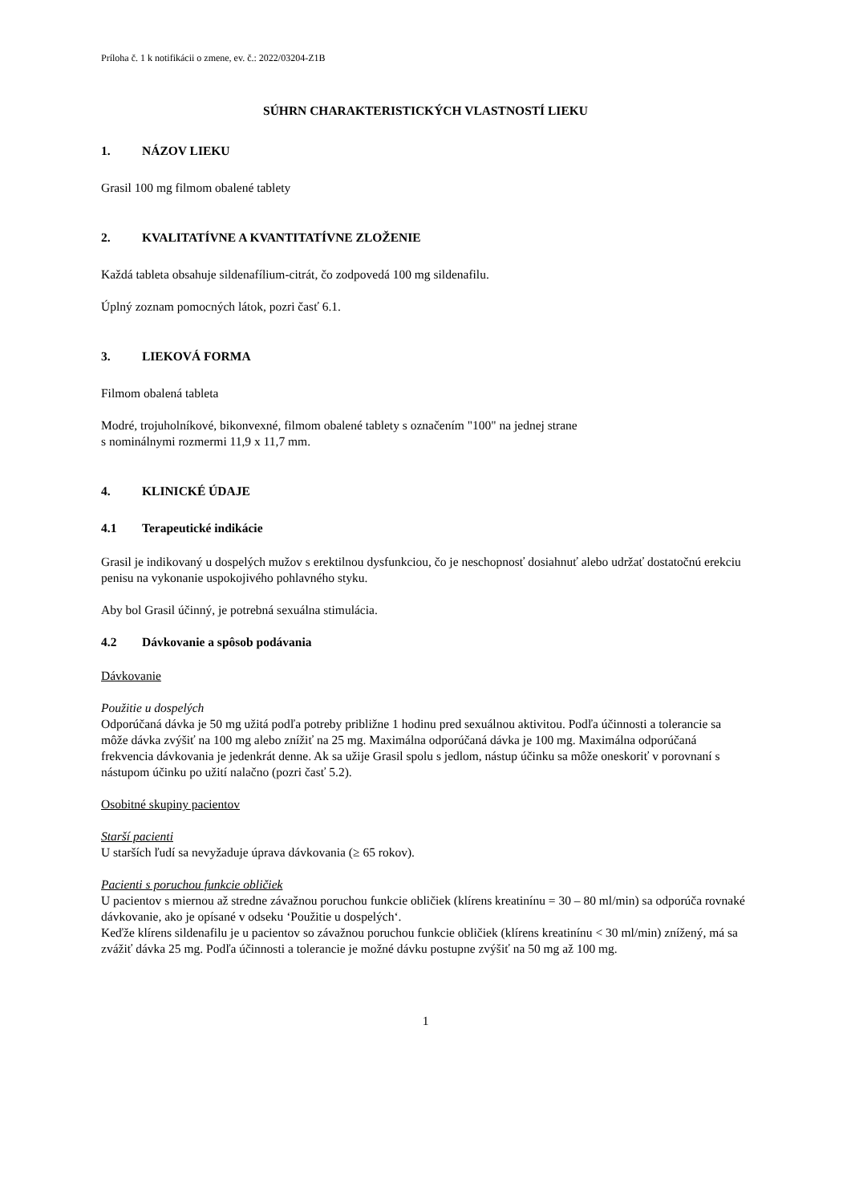Príloha č. 1 k notifikácii o zmene, ev. č.: 2022/03204-Z1B
SÚHRN CHARAKTERISTICKÝCH VLASTNOSTÍ LIEKU
1. NÁZOV LIEKU
Grasil 100 mg filmom obalené tablety
2. KVALITATÍVNE A KVANTITATÍVNE ZLOŽENIE
Každá tableta obsahuje sildenafílium-citrát, čo zodpovedá 100 mg sildenafilu.
Úplný zoznam pomocných látok, pozri časť 6.1.
3. LIEKOVÁ FORMA
Filmom obalená tableta
Modré, trojuholníkové, bikonvexné, filmom obalené tablety s označením "100" na jednej strane
s nominálnymi rozmermi 11,9 x 11,7 mm.
4. KLINICKÉ ÚDAJE
4.1 Terapeutické indikácie
Grasil je indikovaný u dospelých mužov s erektilnou dysfunkciou, čo je neschopnosť dosiahnuť alebo udržať dostatočnú erekciu penisu na vykonanie uspokojivého pohlavného styku.
Aby bol Grasil účinný, je potrebná sexuálna stimulácia.
4.2 Dávkovanie a spôsob podávania
Dávkovanie
Použitie u dospelých
Odporúčaná dávka je 50 mg užitá podľa potreby približne 1 hodinu pred sexuálnou aktivitou. Podľa účinnosti a tolerancie sa môže dávka zvýšiť na 100 mg alebo znížiť na 25 mg. Maximálna odporúčaná dávka je 100 mg. Maximálna odporúčaná frekvencia dávkovania je jedenkrát denne. Ak sa užije Grasil spolu s jedlom, nástup účinku sa môže oneskoriť v porovnaní s nástupom účinku po užití nalačno (pozri časť 5.2).
Osobitné skupiny pacientov
Starší pacienti
U starších ľudí sa nevyžaduje úprava dávkovania (≥ 65 rokov).
Pacienti s poruchou funkcie obličiek
U pacientov s miernou až stredne závažnou poruchou funkcie obličiek (klírens kreatinínu = 30 – 80 ml/min) sa odporúča rovnaké dávkovanie, ako je opísané v odseku ‘Použitie u dospelých‘.
Keďže klírens sildenafilu je u pacientov so závažnou poruchou funkcie obličiek (klírens kreatinínu < 30 ml/min) znížený, má sa zvážiť dávka 25 mg. Podľa účinnosti a tolerancie je možné dávku postupne zvýšiť na 50 mg až 100 mg.
1